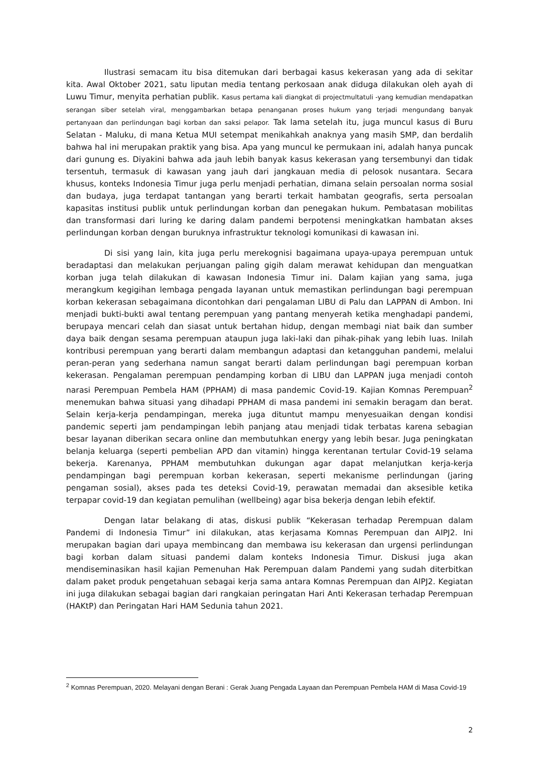Ilustrasi semacam itu bisa ditemukan dari berbagai kasus kekerasan yang ada di sekitar kita. Awal Oktober 2021, satu liputan media tentang perkosaan anak diduga dilakukan oleh ayah di Luwu Timur, menyita perhatian publik. Kasus pertama kali diangkat di projectmultatuli -yang kemudian mendapatkan serangan siber setelah viral, menggambarkan betapa penanganan proses hukum yang terjadi mengundang banyak pertanyaan dan perlindungan bagi korban dan saksi pelapor. Tak lama setelah itu, juga muncul kasus di Buru Selatan - Maluku, di mana Ketua MUI setempat menikahkah anaknya yang masih SMP, dan berdalih bahwa hal ini merupakan praktik yang bisa. Apa yang muncul ke permukaan ini, adalah hanya puncak dari gunung es. Diyakini bahwa ada jauh lebih banyak kasus kekerasan yang tersembunyi dan tidak tersentuh, termasuk di kawasan yang jauh dari jangkauan media di pelosok nusantara. Secara khusus, konteks Indonesia Timur juga perlu menjadi perhatian, dimana selain persoalan norma sosial dan budaya, juga terdapat tantangan yang berarti terkait hambatan geografis, serta persoalan kapasitas institusi publik untuk perlindungan korban dan penegakan hukum. Pembatasan mobilitas dan transformasi dari luring ke daring dalam pandemi berpotensi meningkatkan hambatan akses perlindungan korban dengan buruknya infrastruktur teknologi komunikasi di kawasan ini.
Di sisi yang lain, kita juga perlu merekognisi bagaimana upaya-upaya perempuan untuk beradaptasi dan melakukan perjuangan paling gigih dalam merawat kehidupan dan menguatkan korban juga telah dilakukan di kawasan Indonesia Timur ini. Dalam kajian yang sama, juga merangkum kegigihan lembaga pengada layanan untuk memastikan perlindungan bagi perempuan korban kekerasan sebagaimana dicontohkan dari pengalaman LIBU di Palu dan LAPPAN di Ambon. Ini menjadi bukti-bukti awal tentang perempuan yang pantang menyerah ketika menghadapi pandemi, berupaya mencari celah dan siasat untuk bertahan hidup, dengan membagi niat baik dan sumber daya baik dengan sesama perempuan ataupun juga laki-laki dan pihak-pihak yang lebih luas. Inilah kontribusi perempuan yang berarti dalam membangun adaptasi dan ketangguhan pandemi, melalui peran-peran yang sederhana namun sangat berarti dalam perlindungan bagi perempuan korban kekerasan. Pengalaman perempuan pendamping korban di LIBU dan LAPPAN juga menjadi contoh narasi Perempuan Pembela HAM (PPHAM) di masa pandemic Covid-19. Kajian Komnas Perempuan<sup>2</sup> menemukan bahwa situasi yang dihadapi PPHAM di masa pandemi ini semakin beragam dan berat. Selain kerja-kerja pendampingan, mereka juga dituntut mampu menyesuaikan dengan kondisi pandemic seperti jam pendampingan lebih panjang atau menjadi tidak terbatas karena sebagian besar layanan diberikan secara online dan membutuhkan energy yang lebih besar. Juga peningkatan belanja keluarga (seperti pembelian APD dan vitamin) hingga kerentanan tertular Covid-19 selama bekerja. Karenanya, PPHAM membutuhkan dukungan agar dapat melanjutkan kerja-kerja pendampingan bagi perempuan korban kekerasan, seperti mekanisme perlindungan (jaring pengaman sosial), akses pada tes deteksi Covid-19, perawatan memadai dan aksesible ketika terpapar covid-19 dan kegiatan pemulihan (wellbeing) agar bisa bekerja dengan lebih efektif.
Dengan latar belakang di atas, diskusi publik “Kekerasan terhadap Perempuan dalam Pandemi di Indonesia Timur” ini dilakukan, atas kerjasama Komnas Perempuan dan AIPJ2. Ini merupakan bagian dari upaya membincang dan membawa isu kekerasan dan urgensi perlindungan bagi korban dalam situasi pandemi dalam konteks Indonesia Timur. Diskusi juga akan mendiseminasikan hasil kajian Pemenuhan Hak Perempuan dalam Pandemi yang sudah diterbitkan dalam paket produk pengetahuan sebagai kerja sama antara Komnas Perempuan dan AIPJ2. Kegiatan ini juga dilakukan sebagai bagian dari rangkaian peringatan Hari Anti Kekerasan terhadap Perempuan (HAKtP) dan Peringatan Hari HAM Sedunia tahun 2021.
<sup>2</sup> Komnas Perempuan, 2020. Melayani dengan Berani : Gerak Juang Pengada Layaan dan Perempuan Pembela HAM di Masa Covid-19
2